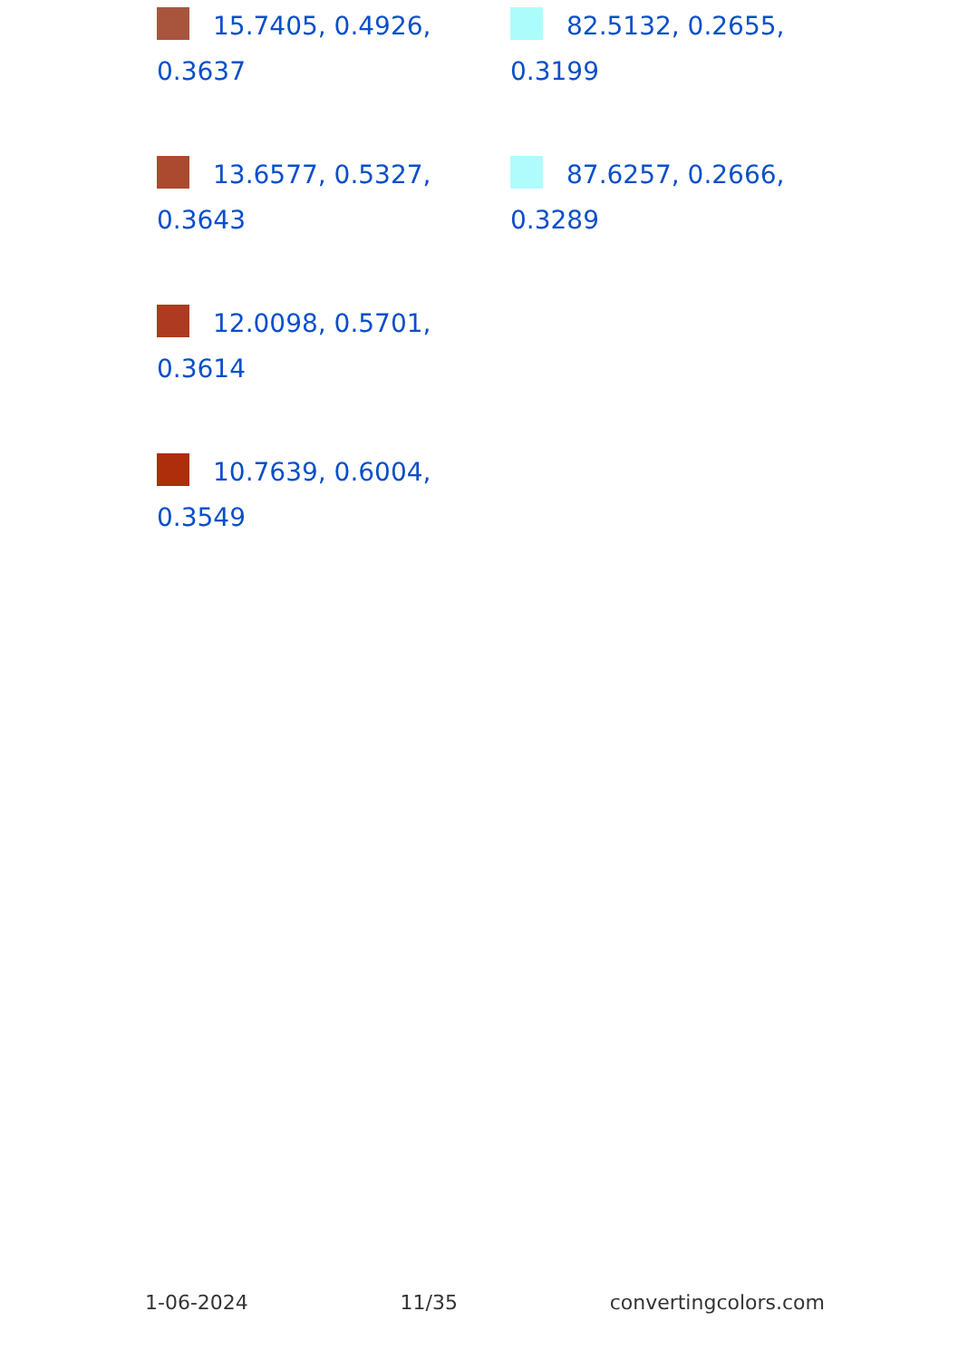15.7405, 0.4926, 0.3637
82.5132, 0.2655, 0.3199
13.6577, 0.5327, 0.3643
87.6257, 0.2666, 0.3289
12.0098, 0.5701, 0.3614
10.7639, 0.6004, 0.3549
1-06-2024 11/35 convertingcolors.com